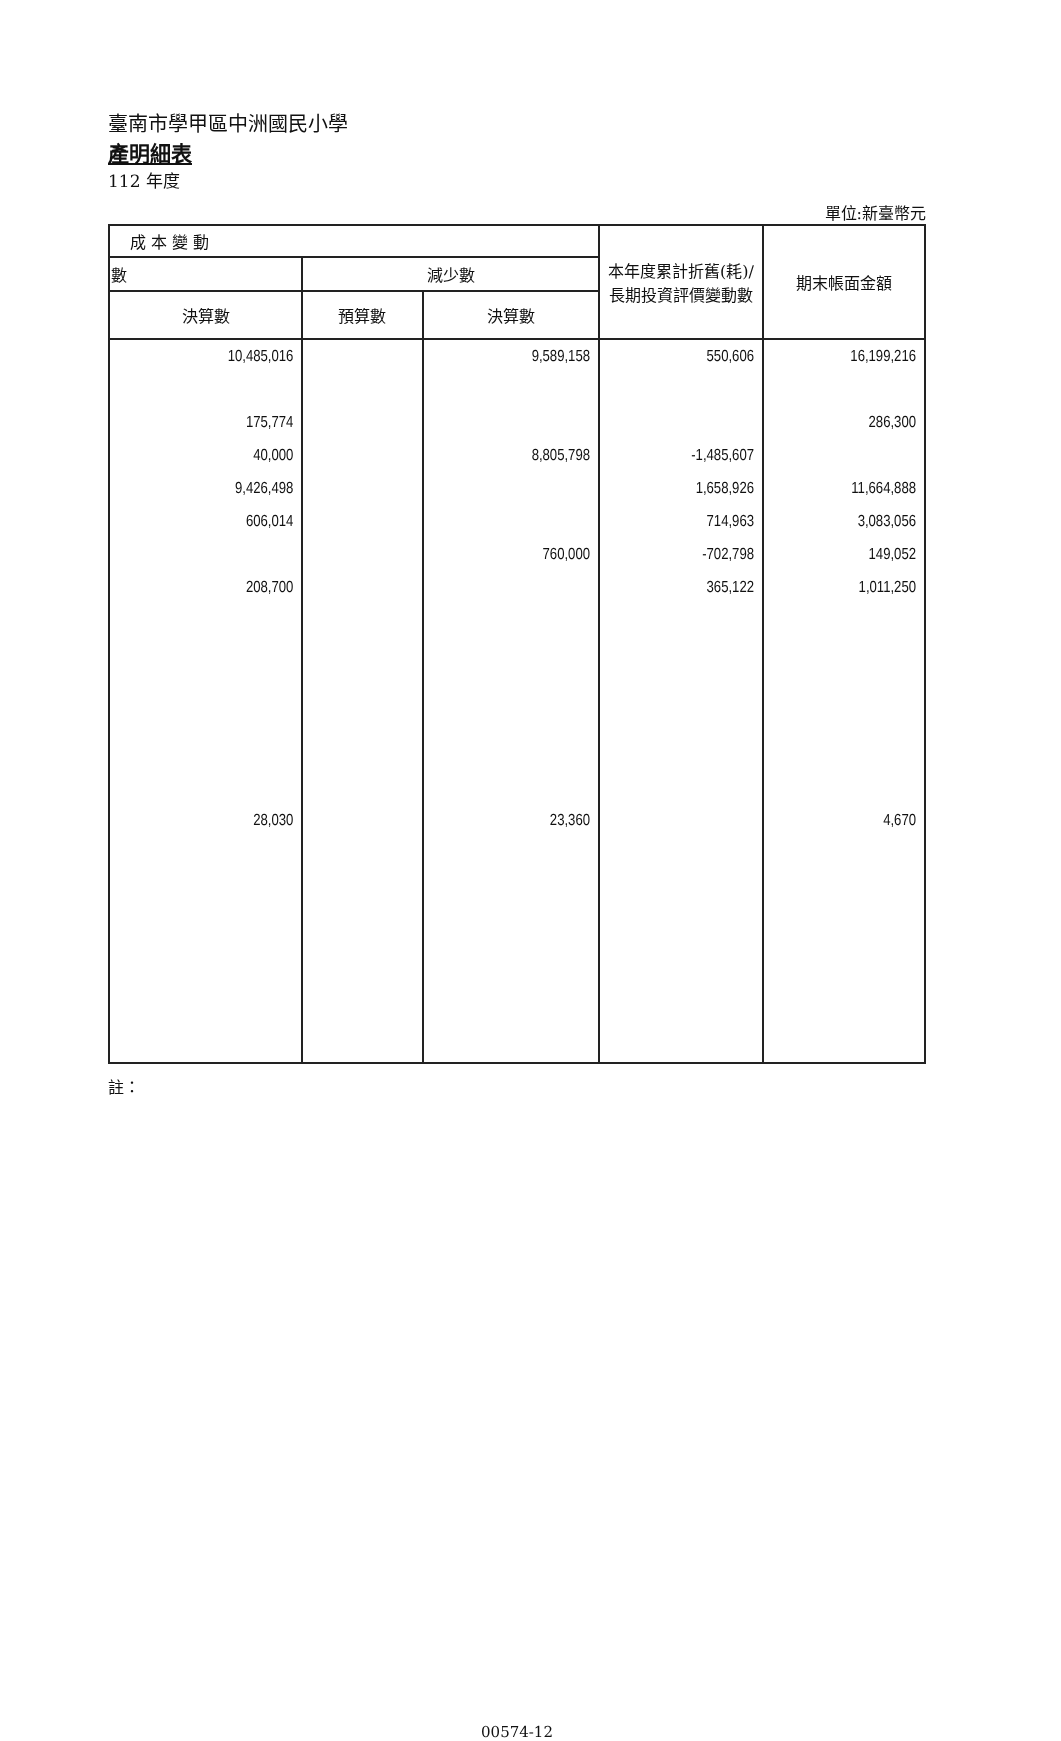臺南市學甲區中洲國民小學
產明細表
112 年度
單位:新臺幣元
| 成 本 變 動 | | | 本年度累計折舊(耗)/長期投資評價變動數 | 期末帳面金額 |
| --- | --- | --- | --- | --- |
| 數 | 減少數 | | | |
| 決算數 | 預算數 | 決算數 | | |
| 10,485,016 | | 9,589,158 | 550,606 | 16,199,216 |
| 175,774 | | | | 286,300 |
| 40,000 | | 8,805,798 | -1,485,607 | |
| 9,426,498 | | | 1,658,926 | 11,664,888 |
| 606,014 | | | 714,963 | 3,083,056 |
| | | 760,000 | -702,798 | 149,052 |
| 208,700 | | | 365,122 | 1,011,250 |
| 28,030 | | 23,360 | | 4,670 |
註：
00574-12